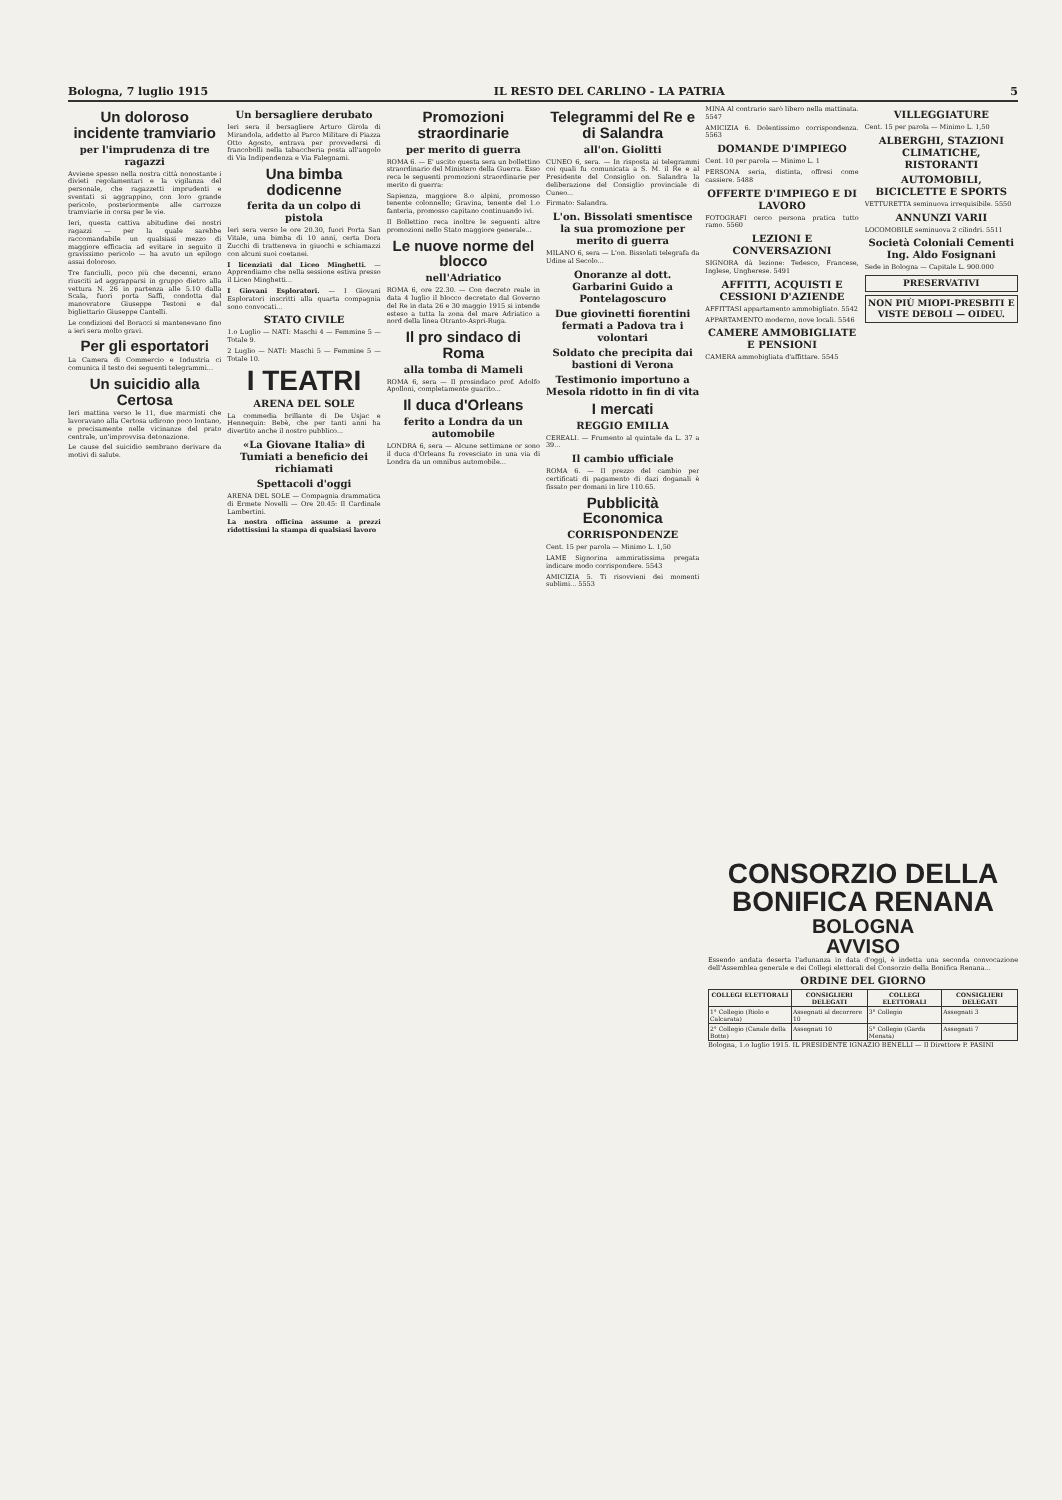Bologna, 7 luglio 1915 IL RESTO DEL CARLINO - LA PATRIA 5
Un doloroso incidente tramviario
per l'imprudenza di tre ragazzi
Avviene spesso nella nostra città nonostante i divieti regolamentari e la vigilanza del personale, che ragazzetti imprudenti e sventati si aggrappino, con loro grande pericolo, posteriormente alle carrozze tramviarie in corsa per le vie.
Ieri, questa cattiva abitudine dei nostri ragazzi — per la quale sarebbe raccomandabile un qualsiasi mezzo di maggiore efficacia ad evitare in seguito il gravissimo pericolo — ha avuto un epilogo assai doloroso.
Tre fanciulli, poco più che decenni, erano riusciti ad aggrapparsi in gruppo dietro alla vettura N. 26 in partenza alle 5.10 dalla Scala, fuori porta Saffi, condotta dal manovratore Giuseppe Testoni e dal bigliettario Giuseppe Cantelli.
Le condizioni del Boracci si mantenevano fino a ieri sera molto gravi.
Per gli esportatori
La Camera di Commercio e Industria ci comunica il testo dei seguenti telegrammi...
Un suicidio alla Certosa
Ieri mattina verso le 11, due marmisti che lavoravano alla Certosa udirono poco lontano, e precisamente nelle vicinanze del prato centrale, un'improvvisa detonazione.
Le cause del suicidio sembrano derivare da motivi di salute.
Un bersagliere derubato
Ieri sera il bersagliere Arturo Girola di Mirandola, addetto al Parco Militare di Piazza Otto Agosto, entrava per provvedersi di francobolli nella tabaccheria posta all'angolo di Via Indipendenza e Via Falegnami.
Una bimba dodicenne
ferita da un colpo di pistola
Ieri sera verso le ore 20.30, fuori Porta San Vitale, una bimba di 10 anni, certa Dora Zucchi di trattenevа in giuochi e schiamazzi con alcuni suoi coetanei.
I licenziati dal Liceo Minghetti. — Apprendiamo che nella sessione estiva presso il Liceo Minghetti...
I Giovani Esploratori. — I Giovani Esploratori inscritti alla quarta compagnia sono convocati...
STATO CIVILE
1.o Luglio — NATI: Maschi 4 — Femmine 5 — Totale 9.
2 Luglio — NATI: Maschi 5 — Femmine 5 — Totale 10.
I TEATRI
ARENA DEL SOLE
La commedia brillante di De Usjac e Hennequin: Bebè, che per tanti anni ha divertito anche il nostro pubblico...
«La Giovane Italia» di Tumiati a beneficio dei richiamati
Spettacoli d'oggi
ARENA DEL SOLE — Compagnia drammatica di Ermete Novelli — Ore 20.45: Il Cardinale Lambertini.
La nostra officina assume a prezzi ridottissimi la stampa di qualsiasi lavoro
Promozioni straordinarie
per merito di guerra
ROMA 6. — E' uscito questa sera un bollettino straordinario del Ministero della Guerra. Esso reca le seguenti promozioni straordinarie per merito di guerra:
Sapienza, maggiore 8.o alpini, promosso tenente colonnello; Gravina, tenente del 1.o fanteria, promosso capitano continuando ivi.
Il Bollettino reca inoltre le seguenti altre promozioni nello Stato maggiore generale...
Le nuove norme del blocco
nell'Adriatico
ROMA 6, ore 22.30. — Con decreto reale in data 4 luglio il blocco decretato dal Governo del Re in data 26 e 30 maggio 1915 si intende esteso a tutta la zona del mare Adriatico a nord della linea Otranto-Aspri-Ruga.
Il pro sindaco di Roma
alla tomba di Mameli
ROMA 6, sera — Il prosindaco prof. Adolfo Apolloni, completamente guarito...
Il duca d'Orleans
ferito a Londra da un automobile
LONDRA 6, sera — Alcune settimane or sono il duca d'Orleans fu rovesciato in una via di Londra da un omnibus automobile...
Telegrammi del Re e di Salandra
all'on. Giolitti
CUNEO 6, sera. — In risposta ai telegrammi coi quali fu comunicata a S. M. il Re e al Presidente del Consiglio on. Salandra la deliberazione del Consiglio provinciale di Cuneo...
Firmato: Salandra.
L'on. Bissolati smentisce la sua promozione per merito di guerra
MILANO 6, sera — L'on. Bissolati telegrafa da Udine al Secolo...
Onoranze al dott. Garbarini Guido a Pontelagoscuro
Due giovinetti fiorentini fermati a Padova tra i volontari
Soldato che precipita dai bastioni di Verona
Testimonio importuno a Mesola ridotto in fin di vita
I mercati
REGGIO EMILIA
CEREALI. — Frumento al quintale da L. 37 a 39...
Il cambio ufficiale
ROMA 6. — Il prezzo del cambio per certificati di pagamento di dazi doganali è fissato per domani in lire 110.65.
Pubblicità Economica
CORRISPONDENZE
Cent. 15 per parola — Minimo L. 1,50
LAME Signorina ammiratissima pregata indicare modo corrispondere. 5543
AMICIZIA 5. Ti risovvieni dei momenti sublimi... 5553
MINA Al contrario sarò libero nella mattinata. 5547
AMICIZIA 6. Dolentissimo corrispondenza. 5563
DOMANDE D'IMPIEGO
Cent. 10 per parola — Minimo L. 1
PERSONA seria, distinta, offresi come cassiere. 5488
OFFERTE D'IMPIEGO E DI LAVORO
FOTOGRAFI cerco persona pratica tutto ramo. 5560
LEZIONI E CONVERSAZIONI
SIGNORA dà lezione: Tedesco, Francese, Inglese, Ungherese. 5491
AFFITTI, ACQUISTI E CESSIONI D'AZIENDE
AFFITTASI appartamento ammobigliato. 5542
APPARTAMENTO moderno, nove locali. 5546
CAMERE AMMOBIGLIATE E PENSIONI
CAMERA ammobigliata d'affittare. 5545
VILLEGGIATURE
Cent. 15 per parola — Minimo L. 1,50
ALBERGHI, STAZIONI CLIMATICHE, RISTORANTI
AUTOMOBILI, BICICLETTE E SPORTS
VETTURETTA seminuova irrequisibile. 5550
ANNUNZI VARII
LOCOMOBILE seminuova 2 cilindri. 5511
Società Coloniali Cementi Ing. Aldo Fosignani
Sede in Bologna — Capitale L. 900.000
PRESERVATIVI
NON PIÙ MIOPI-PRESBITI E VISTE DEBOLI — OIDEU.
CONSORZIO DELLA BONIFICA RENANA
BOLOGNA
AVVISO
Essendo andata deserta l'adunanza in data d'oggi, è indetta una seconda convocazione dell'Assemblea generale e dei Collegi elettorali del Consorzio della Bonifica Renana...
ORDINE DEL GIORNO
| COLLEGI ELETTORALI | CONSIGLIERI DELEGATI | COLLEGI ELETTORALI | CONSIGLIERI DELEGATI |
| --- | --- | --- | --- |
| 1° Collegio (Riolo e Calcarata) | Assegnati al decorrere 10 | 3° Collegio | Assegnati 3 |
| 2° Collegio (Canale della Botte) | Assegnati 10 | 5° Collegio (Garda Menata) | Assegnati 7 |
Bologna, 1.o luglio 1915. IL PRESIDENTE IGNAZIO BENELLI — Il Direttore P. PASINI